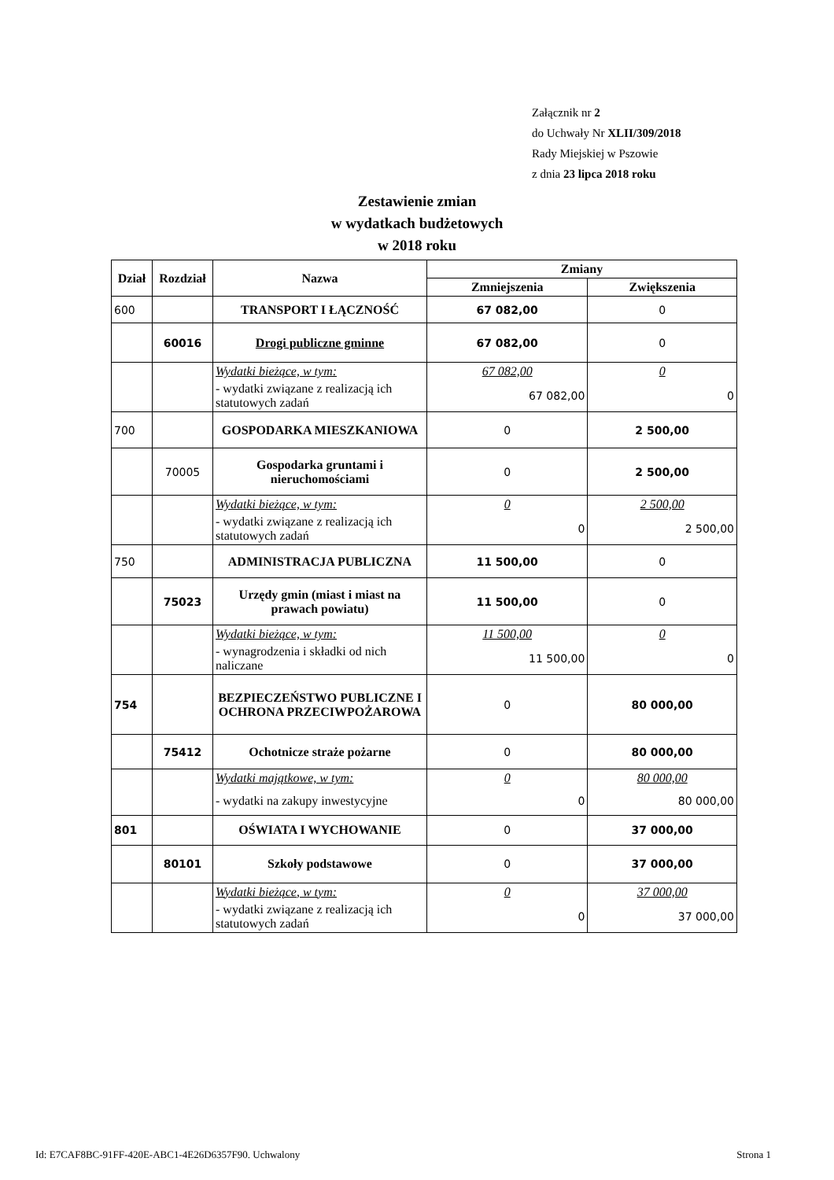Załącznik nr 2
do Uchwały Nr XLII/309/2018
Rady Miejskiej w Pszowie
z dnia 23 lipca 2018 roku
Zestawienie zmian
w wydatkach budżetowych
w 2018 roku
| Dział | Rozdział | Nazwa | Zmiany | |
| --- | --- | --- | --- | --- |
| | | | Zmniejszenia | Zwiększenia |
| 600 | | TRANSPORT I ŁĄCZNOŚĆ | 67 082,00 | 0 |
| | 60016 | Drogi publiczne gminne | 67 082,00 | 0 |
| | | Wydatki bieżące, w tym: | 67 082,00 | 0 |
| | | - wydatki związane z realizacją ich statutowych zadań | 67 082,00 | 0 |
| 700 | | GOSPODARKA MIESZKANIOWA | 0 | 2 500,00 |
| | 70005 | Gospodarka gruntami i nieruchomościami | 0 | 2 500,00 |
| | | Wydatki bieżące, w tym: | 0 | 2 500,00 |
| | | - wydatki związane z realizacją ich statutowych zadań | 0 | 2 500,00 |
| 750 | | ADMINISTRACJA PUBLICZNA | 11 500,00 | 0 |
| | 75023 | Urzędy gmin (miast i miast na prawach powiatu) | 11 500,00 | 0 |
| | | Wydatki bieżące, w tym: | 11 500,00 | 0 |
| | | - wynagrodzenia i składki od nich naliczane | 11 500,00 | 0 |
| 754 | | BEZPIECZEŃSTWO PUBLICZNE I OCHRONA PRZECIWPOŻAROWA | 0 | 80 000,00 |
| | 75412 | Ochotnicze straże pożarne | 0 | 80 000,00 |
| | | Wydatki majątkowe, w tym: | 0 | 80 000,00 |
| | | - wydatki na zakupy inwestycyjne | 0 | 80 000,00 |
| 801 | | OŚWIATA I WYCHOWANIE | 0 | 37 000,00 |
| | 80101 | Szkoły podstawowe | 0 | 37 000,00 |
| | | Wydatki bieżące, w tym: | 0 | 37 000,00 |
| | | - wydatki związane z realizacją ich statutowych zadań | 0 | 37 000,00 |
Id: E7CAF8BC-91FF-420E-ABC1-4E26D6357F90. Uchwalony Strona 1